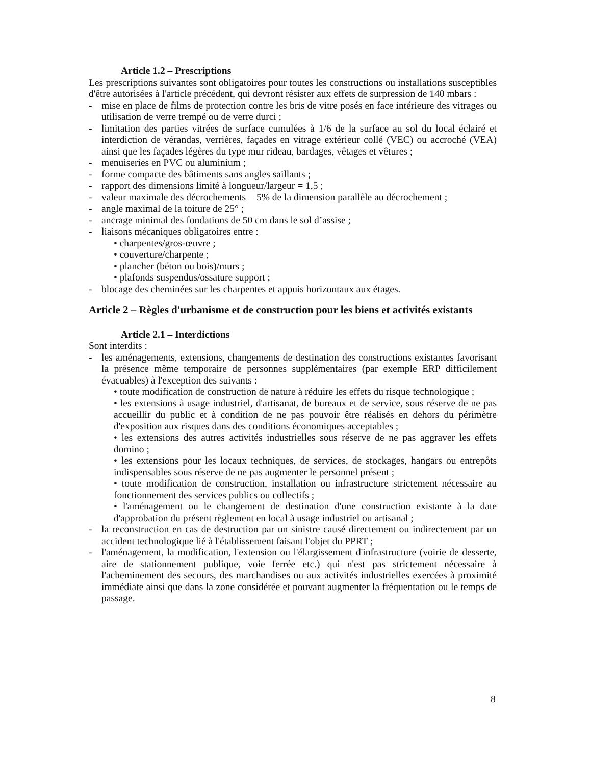Article 1.2 – Prescriptions
Les prescriptions suivantes sont obligatoires pour toutes les constructions ou installations susceptibles d'être autorisées à l'article précédent, qui devront résister aux effets de surpression de 140 mbars :
- mise en place de films de protection contre les bris de vitre posés en face intérieure des vitrages ou utilisation de verre trempé ou de verre durci ;
- limitation des parties vitrées de surface cumulées à 1/6 de la surface au sol du local éclairé et interdiction de vérandas, verrières, façades en vitrage extérieur collé (VEC) ou accroché (VEA) ainsi que les façades légères du type mur rideau, bardages, vêtages et vêtures ;
- menuiseries en PVC ou aluminium ;
- forme compacte des bâtiments sans angles saillants ;
- rapport des dimensions limité à longueur/largeur = 1,5 ;
- valeur maximale des décrochements = 5% de la dimension parallèle au décrochement ;
- angle maximal de la toiture de 25° ;
- ancrage minimal des fondations de 50 cm dans le sol d’assise ;
- liaisons mécaniques obligatoires entre :
• charpentes/gros-œuvre ;
• couverture/charpente ;
• plancher (béton ou bois)/murs ;
• plafonds suspendus/ossature support ;
- blocage des cheminées sur les charpentes et appuis horizontaux aux étages.
Article 2 – Règles d'urbanisme et de construction pour les biens et activités existants
Article 2.1 – Interdictions
Sont interdits :
- les aménagements, extensions, changements de destination des constructions existantes favorisant la présence même temporaire de personnes supplémentaires (par exemple ERP difficilement évacuables) à l'exception des suivants :
• toute modification de construction de nature à réduire les effets du risque technologique ;
• les extensions à usage industriel, d'artisanat, de bureaux et de service, sous réserve de ne pas accueillir du public et à condition de ne pas pouvoir être réalisés en dehors du périmètre d'exposition aux risques dans des conditions économiques acceptables ;
• les extensions des autres activités industrielles sous réserve de ne pas aggraver les effets domino ;
• les extensions pour les locaux techniques, de services, de stockages, hangars ou entrepôts indispensables sous réserve de ne pas augmenter le personnel présent ;
• toute modification de construction, installation ou infrastructure strictement nécessaire au fonctionnement des services publics ou collectifs ;
• l'aménagement ou le changement de destination d'une construction existante à la date d'approbation du présent règlement en local à usage industriel ou artisanal ;
- la reconstruction en cas de destruction par un sinistre causé directement ou indirectement par un accident technologique lié à l'établissement faisant l'objet du PPRT ;
- l'aménagement, la modification, l'extension ou l'élargissement d'infrastructure (voirie de desserte, aire de stationnement publique, voie ferrée etc.) qui n'est pas strictement nécessaire à l'acheminement des secours, des marchandises ou aux activités industrielles exercées à proximité immédiate ainsi que dans la zone considérée et pouvant augmenter la fréquentation ou le temps de passage.
8